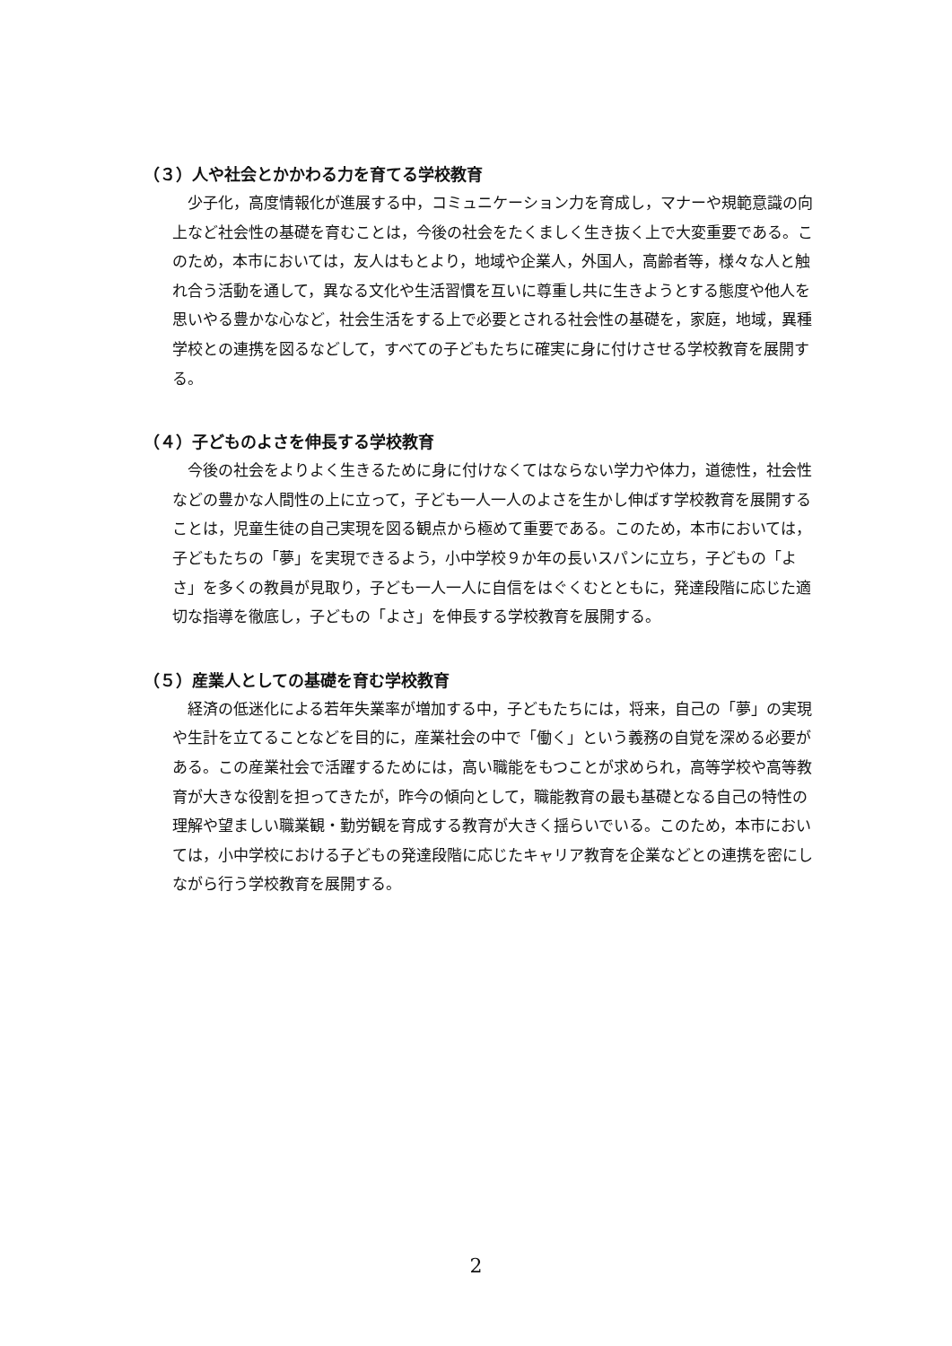（３）人や社会とかかわる力を育てる学校教育
少子化，高度情報化が進展する中，コミュニケーション力を育成し，マナーや規範意識の向上など社会性の基礎を育むことは，今後の社会をたくましく生き抜く上で大変重要である。このため，本市においては，友人はもとより，地域や企業人，外国人，高齢者等，様々な人と触れ合う活動を通して，異なる文化や生活習慣を互いに尊重し共に生きようとする態度や他人を思いやる豊かな心など，社会生活をする上で必要とされる社会性の基礎を，家庭，地域，異種学校との連携を図るなどして，すべての子どもたちに確実に身に付けさせる学校教育を展開する。
（４）子どものよさを伸長する学校教育
今後の社会をよりよく生きるために身に付けなくてはならない学力や体力，道徳性，社会性などの豊かな人間性の上に立って，子ども一人一人のよさを生かし伸ばす学校教育を展開することは，児童生徒の自己実現を図る観点から極めて重要である。このため，本市においては，子どもたちの「夢」を実現できるよう，小中学校９か年の長いスパンに立ち，子どもの「よさ」を多くの教員が見取り，子ども一人一人に自信をはぐくむとともに，発達段階に応じた適切な指導を徹底し，子どもの「よさ」を伸長する学校教育を展開する。
（５）産業人としての基礎を育む学校教育
経済の低迷化による若年失業率が増加する中，子どもたちには，将来，自己の「夢」の実現や生計を立てることなどを目的に，産業社会の中で「働く」という義務の自覚を深める必要がある。この産業社会で活躍するためには，高い職能をもつことが求められ，高等学校や高等教育が大きな役割を担ってきたが，昨今の傾向として，職能教育の最も基礎となる自己の特性の理解や望ましい職業観・勤労観を育成する教育が大きく揺らいでいる。このため，本市においては，小中学校における子どもの発達段階に応じたキャリア教育を企業などとの連携を密にしながら行う学校教育を展開する。
2